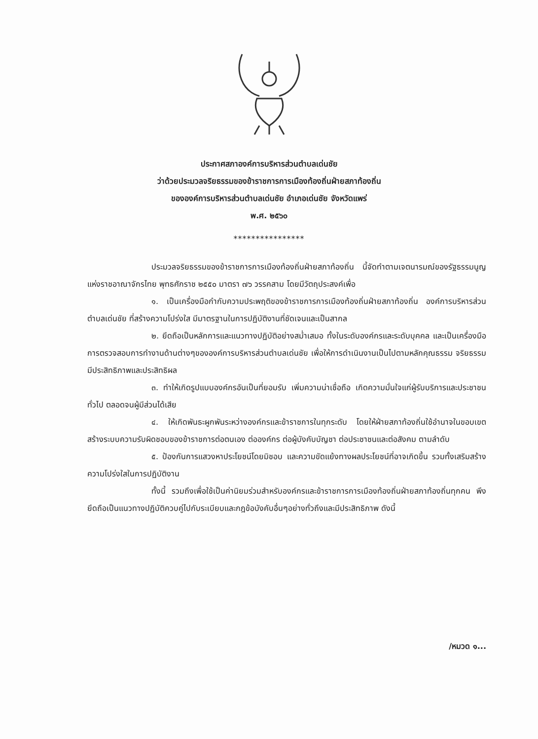ประกาศสภาองค์การบริหารส่วนตำบลเด่นชัย
ว่าด้วยประมวลจริยธรรมของข้าราชการการเมืองท้องถิ่นฝ่ายสภาท้องถิ่น
ขององค์การบริหารส่วนตำบลเด่นชัย อำเภอเด่นชัย จังหวัดแพร่
พ.ศ. ๒๕๖๐
****************
ประมวลจริยธรรมของข้าราชการการเมืองท้องถิ่นฝ่ายสภาท้องถิ่น นี้จัดทำตามเจตนารมณ์ของรัฐธรรมนูญแห่งราชอาณาจักรไทย พุทธศักราช ๒๕๕๐ มาตรา ๗๖ วรรคสาม โดยมีวัตถุประสงค์เพื่อ
๑. เป็นเครื่องมือกำกับความประพฤติของข้าราชการการเมืองท้องถิ่นฝ่ายสภาท้องถิ่น องค์การบริหารส่วนตำบลเด่นชัย ที่สร้างความโปร่งใส มีมาตรฐานในการปฏิบัติงานที่ชัดเจนและเป็นสากล
๒. ยึดถือเป็นหลักการและแนวทางปฏิบัติอย่างสม่ำเสมอ ทั้งในระดับองค์กรและระดับบุคคล และเป็นเครื่องมือการตรวจสอบการทำงานด้านต่างๆขององค์การบริหารส่วนตำบลเด่นชัย เพื่อให้การดำเนินงานเป็นไปตามหลักคุณธรรม จริยธรรม มีประสิทธิภาพและประสิทธิผล
๓. ทำให้เกิดรูปแบบองค์กรอันเป็นที่ยอมรับ เพิ่มความน่าเชื่อถือ เกิดความมั่นใจแก่ผู้รับบริการและประชาชนทั่วไป ตลอดจนผู้มีส่วนได้เสีย
๔. ให้เกิดพันธะผูกพันระหว่างองค์กรและข้าราชการในทุกระดับ โดยให้ฝ่ายสภาท้องถิ่นใช้อำนาจในขอบเขต สร้างระบบความรับผิดชอบของข้าราชการต่อตนเอง ต่อองค์กร ต่อผู้บังคับบัญชา ต่อประชาชนและต่อสังคม ตามลำดับ
๕. ป้องกันการแสวงหาประโยชน์โดยมิชอบ และความขัดแย้งทางผลประโยชน์ที่อาจเกิดขึ้น รวมทั้งเสริมสร้างความโปร่งใสในการปฏิบัติงาน
ทั้งนี้ รวมถึงเพื่อใช้เป็นค่านิยมร่วมสำหรับองค์กรและข้าราชการการเมืองท้องถิ่นฝ่ายสภาท้องถิ่นทุกคน พึงยึดถือเป็นแนวทางปฏิบัติควบคู่ไปกับระเบียบและกฎข้อบังคับอื่นๆอย่างทั่วถึงและมีประสิทธิภาพ ดังนี้
/หมวด ๑...